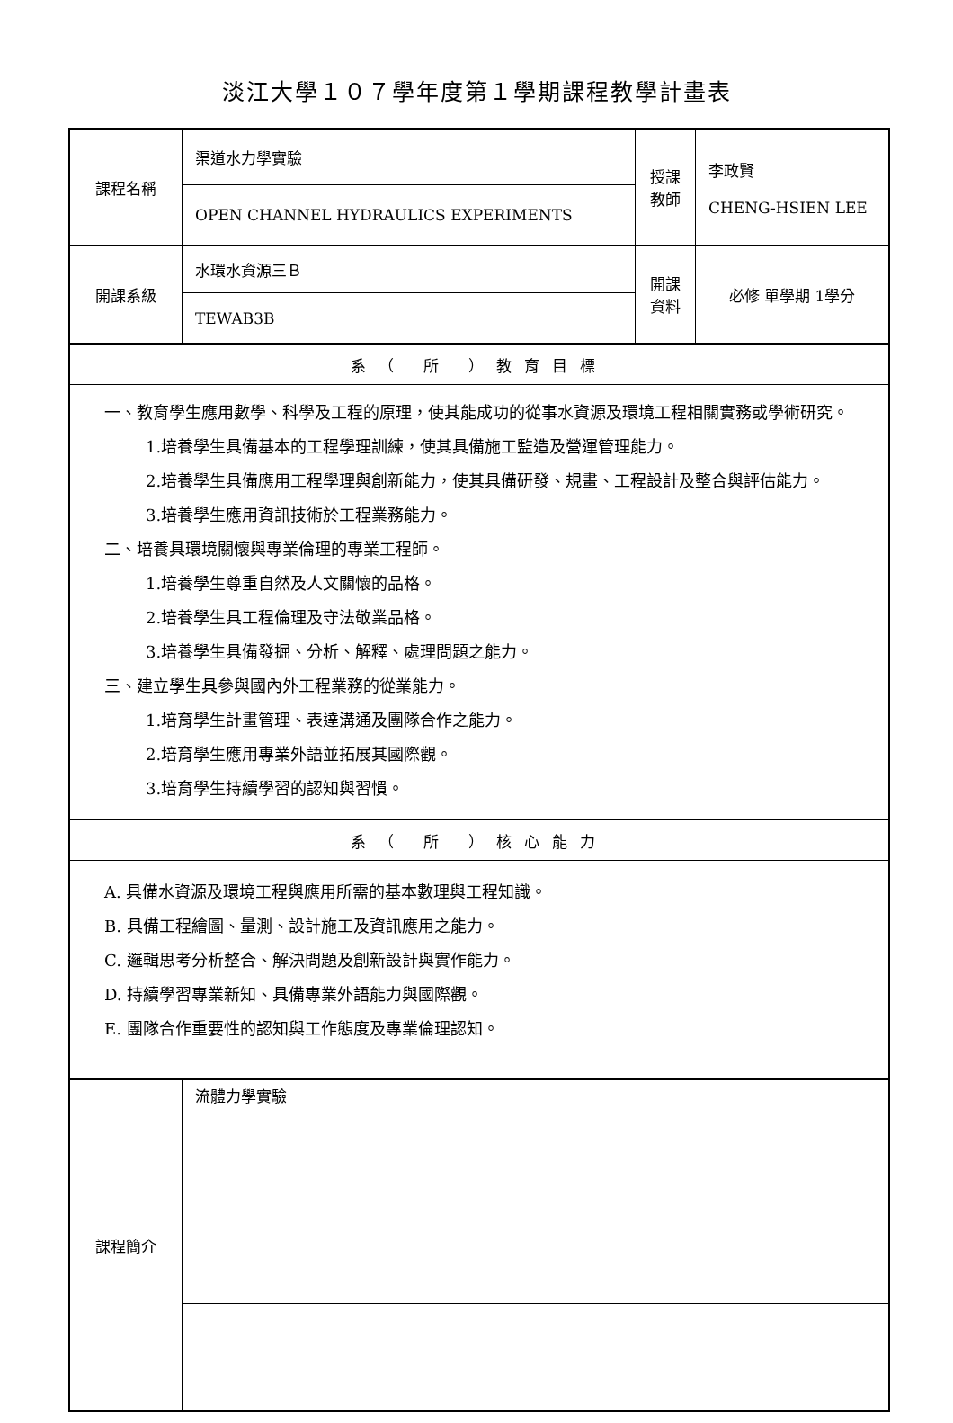淡江大學１０７學年度第１學期課程教學計畫表
| 課程名稱 | 渠道水力學實驗 | 授課 教師 | 李政賢 CHENG-HSIEN LEE |
| | OPEN CHANNEL HYDRAULICS EXPERIMENTS | | |
| 開課系級 | 水環水資源三Ｂ | 開課 資料 | 必修 單學期 1學分 |
| | TEWAB3B | | |
| 系（ 所 ）教育目標 | | | |
| 一、教育學生應用數學、科學及工程的原理，使其能成功的從事水資源及環境工程相關實務或學術研究。 1.培養學生具備基本的工程學理訓練，使其具備施工監造及營運管理能力。 2.培養學生具備應用工程學理與創新能力，使其具備研發、規畫、工程設計及整合與評估能力。 3.培養學生應用資訊技術於工程業務能力。 二、培養具環境關懷與專業倫理的專業工程師。 1.培養學生尊重自然及人文關懷的品格。 2.培養學生具工程倫理及守法敬業品格。 3.培養學生具備發掘、分析、解釋、處理問題之能力。 三、建立學生具參與國內外工程業務的從業能力。 1.培育學生計畫管理、表達溝通及團隊合作之能力。 2.培育學生應用專業外語並拓展其國際觀。 3.培育學生持續學習的認知與習慣。 | | | |
| 系（ 所 ）核心能力 | | | |
| A. 具備水資源及環境工程與應用所需的基本數理與工程知識。 B. 具備工程繪圖、量測、設計施工及資訊應用之能力。 C. 邏輯思考分析整合、解決問題及創新設計與實作能力。 D. 持續學習專業新知、具備專業外語能力與國際觀。 E. 團隊合作重要性的認知與工作態度及專業倫理認知。 | | | |
| 課程簡介 | 流體力學實驗 | | |